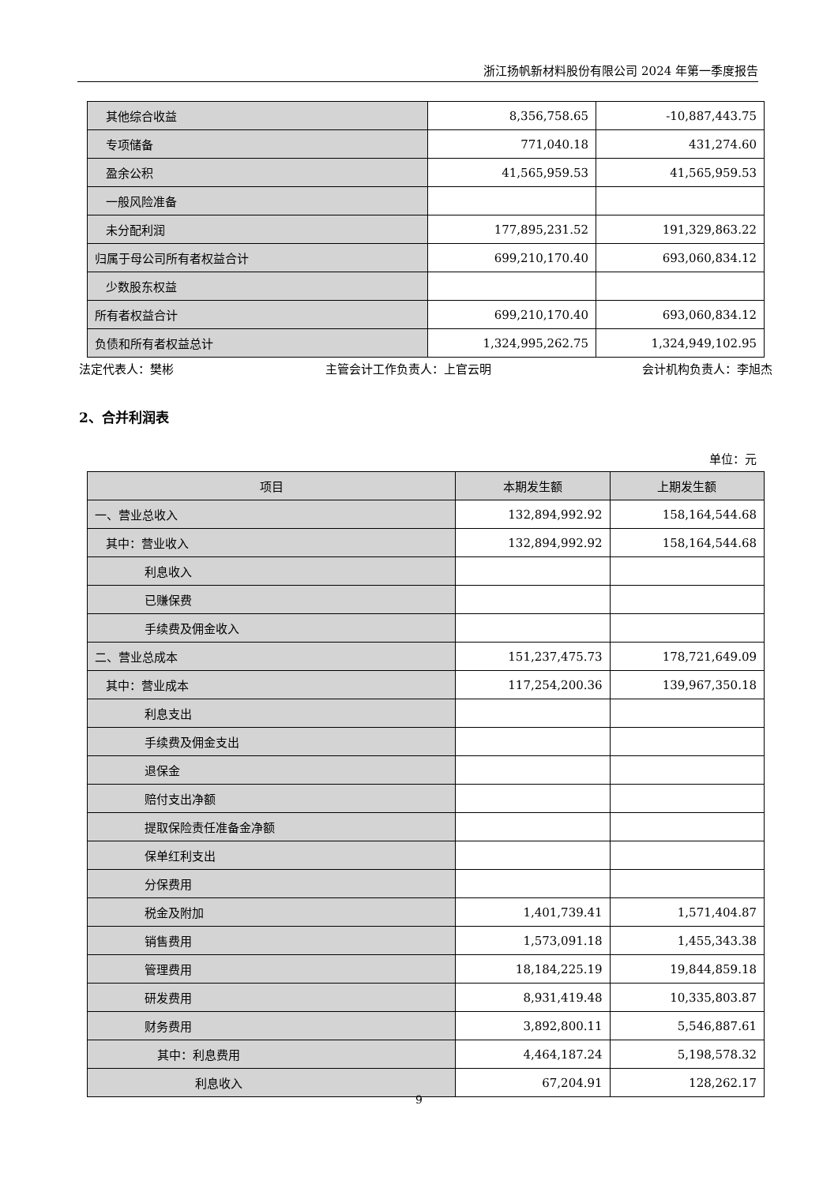浙江扬帆新材料股份有限公司 2024 年第一季度报告
| 其他综合收益 | 8,356,758.65 | -10,887,443.75 |
| 专项储备 | 771,040.18 | 431,274.60 |
| 盈余公积 | 41,565,959.53 | 41,565,959.53 |
| 一般风险准备 | | |
| 未分配利润 | 177,895,231.52 | 191,329,863.22 |
| 归属于母公司所有者权益合计 | 699,210,170.40 | 693,060,834.12 |
| 少数股东权益 | | |
| 所有者权益合计 | 699,210,170.40 | 693,060,834.12 |
| 负债和所有者权益总计 | 1,324,995,262.75 | 1,324,949,102.95 |
法定代表人：樊彬 主管会计工作负责人：上官云明 会计机构负责人：李旭杰
2、合并利润表
单位：元
| 项目 | 本期发生额 | 上期发生额 |
| --- | --- | --- |
| 一、营业总收入 | 132,894,992.92 | 158,164,544.68 |
| 其中：营业收入 | 132,894,992.92 | 158,164,544.68 |
| 利息收入 | | |
| 已赚保费 | | |
| 手续费及佣金收入 | | |
| 二、营业总成本 | 151,237,475.73 | 178,721,649.09 |
| 其中：营业成本 | 117,254,200.36 | 139,967,350.18 |
| 利息支出 | | |
| 手续费及佣金支出 | | |
| 退保金 | | |
| 赔付支出净额 | | |
| 提取保险责任准备金净额 | | |
| 保单红利支出 | | |
| 分保费用 | | |
| 税金及附加 | 1,401,739.41 | 1,571,404.87 |
| 销售费用 | 1,573,091.18 | 1,455,343.38 |
| 管理费用 | 18,184,225.19 | 19,844,859.18 |
| 研发费用 | 8,931,419.48 | 10,335,803.87 |
| 财务费用 | 3,892,800.11 | 5,546,887.61 |
| 其中：利息费用 | 4,464,187.24 | 5,198,578.32 |
| 利息收入 | 67,204.91 | 128,262.17 |
9